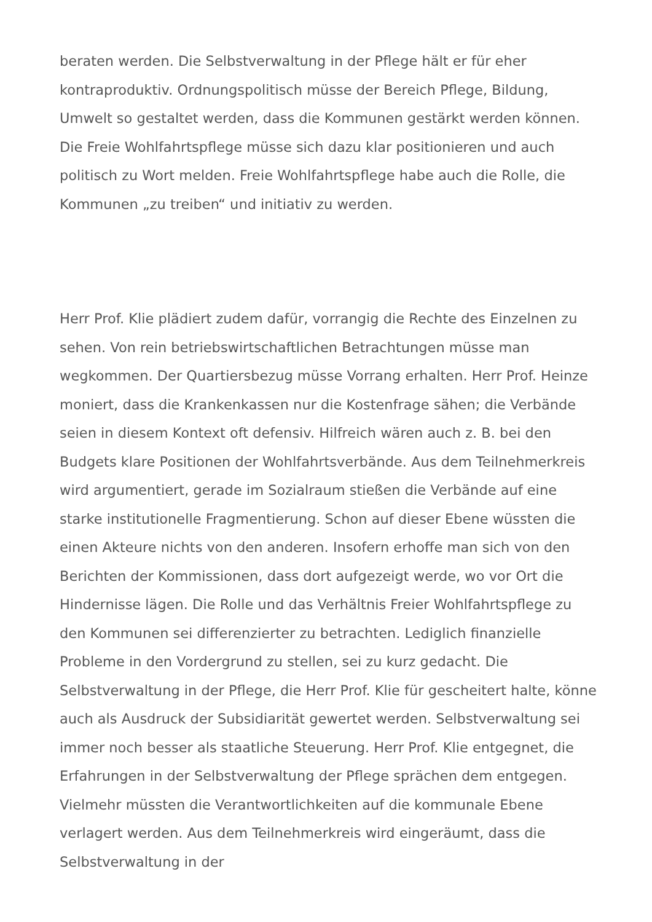beraten werden. Die Selbstverwaltung in der Pflege hält er für eher kontraproduktiv. Ordnungspolitisch müsse der Bereich Pflege, Bildung, Umwelt so gestaltet werden, dass die Kommunen gestärkt werden können. Die Freie Wohlfahrtspflege müsse sich dazu klar positionieren und auch politisch zu Wort melden. Freie Wohlfahrtspflege habe auch die Rolle, die Kommunen „zu treiben“ und initiativ zu werden.
Herr Prof. Klie plädiert zudem dafür, vorrangig die Rechte des Einzelnen zu sehen. Von rein betriebswirtschaftlichen Betrachtungen müsse man wegkommen. Der Quartiersbezug müsse Vorrang erhalten. Herr Prof. Heinze moniert, dass die Krankenkassen nur die Kostenfrage sähen; die Verbände seien in diesem Kontext oft defensiv. Hilfreich wären auch z. B. bei den Budgets klare Positionen der Wohlfahrtsverbände. Aus dem Teilnehmerkreis wird argumentiert, gerade im Sozialraum stießen die Verbände auf eine starke institutionelle Fragmentierung. Schon auf dieser Ebene wüssten die einen Akteure nichts von den anderen. Insofern erhoffe man sich von den Berichten der Kommissionen, dass dort aufgezeigt werde, wo vor Ort die Hindernisse lägen. Die Rolle und das Verhältnis Freier Wohlfahrtspflege zu den Kommunen sei differenzierter zu betrachten. Lediglich finanzielle Probleme in den Vordergrund zu stellen, sei zu kurz gedacht. Die Selbstverwaltung in der Pflege, die Herr Prof. Klie für gescheitert halte, könne auch als Ausdruck der Subsidiarität gewertet werden. Selbstverwaltung sei immer noch besser als staatliche Steuerung. Herr Prof. Klie entgegnet, die Erfahrungen in der Selbstverwaltung der Pflege sprächen dem entgegen. Vielmehr müssten die Verantwortlichkeiten auf die kommunale Ebene verlagert werden. Aus dem Teilnehmerkreis wird eingeräumt, dass die Selbstverwaltung in der